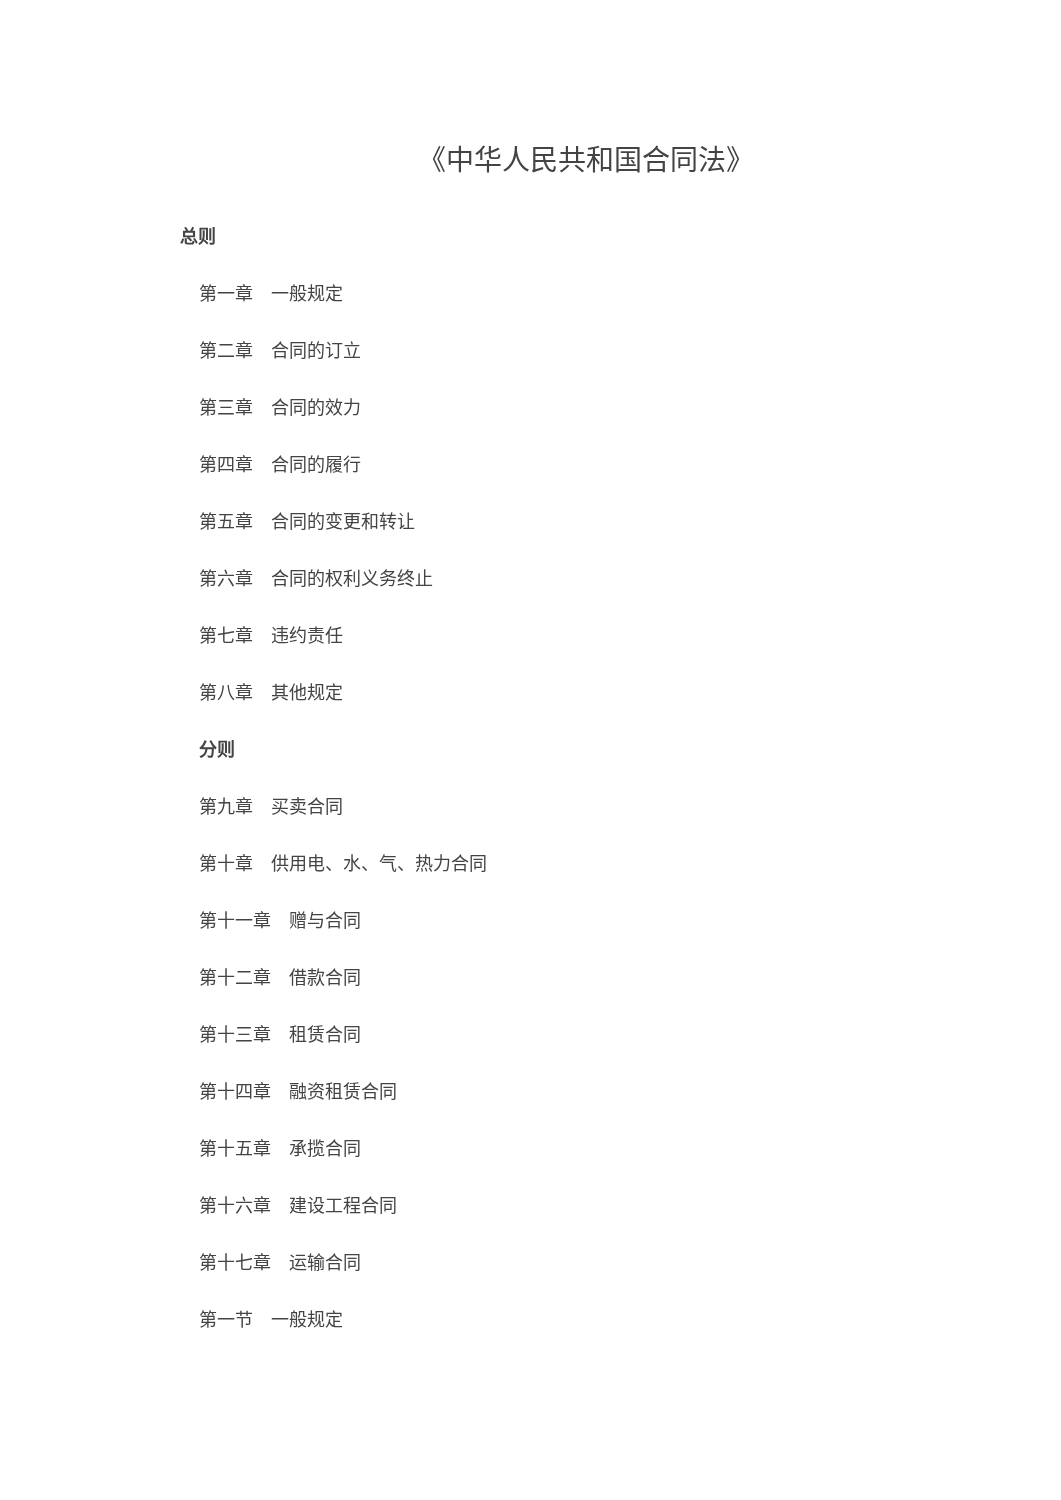《中华人民共和国合同法》
总则
第一章　一般规定
第二章　合同的订立
第三章　合同的效力
第四章　合同的履行
第五章　合同的变更和转让
第六章　合同的权利义务终止
第七章　违约责任
第八章　其他规定
分则
第九章　买卖合同
第十章　供用电、水、气、热力合同
第十一章　赠与合同
第十二章　借款合同
第十三章　租赁合同
第十四章　融资租赁合同
第十五章　承揽合同
第十六章　建设工程合同
第十七章　运输合同
第一节　一般规定